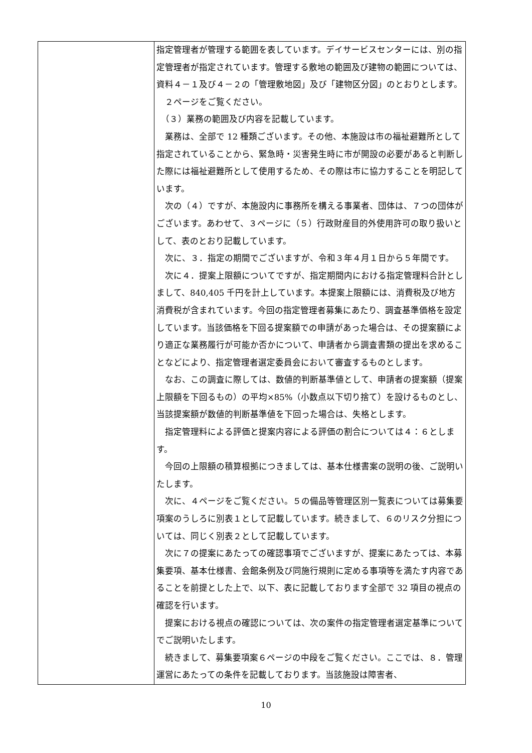| | 指定管理者が管理する範囲を表しています。デイサービスセンターには、別の指定管理者が指定されています。管理する敷地の範囲及び建物の範囲については、資料４－１及び４－２の「管理敷地図」及び「建物区分図」のとおりとします。 ２ページをご覧ください。 （３）業務の範囲及び内容を記載しています。 業務は、全部で 12 種類ございます。その他、本施設は市の福祉避難所として指定されていることから、緊急時・災害発生時に市が開設の必要があると判断した際には福祉避難所として使用するため、その際は市に協力することを明記しています。 次の（４）ですが、本施設内に事務所を構える事業者、団体は、７つの団体がございます。あわせて、３ページに（５）行政財産目的外使用許可の取り扱いとして、表のとおり記載しています。 次に、３．指定の期間でございますが、令和３年４月１日から５年間です。 次に４．提案上限額についてですが、指定期間内における指定管理料合計としまして、840,405 千円を計上しています。本提案上限額には、消費税及び地方消費税が含まれています。今回の指定管理者募集にあたり、調査基準価格を設定しています。当該価格を下回る提案額での申請があった場合は、その提案額により適正な業務履行が可能か否かについて、申請者から調査書類の提出を求めることなどにより、指定管理者選定委員会において審査するものとします。 なお、この調査に際しては、数値的判断基準値として、申請者の提案額（提案上限額を下回るもの）の平均×85%（小数点以下切り捨て）を設けるものとし、当該提案額が数値的判断基準値を下回った場合は、失格とします。 指定管理料による評価と提案内容による評価の割合については４：６とします。 今回の上限額の積算根拠につきましては、基本仕様書案の説明の後、ご説明いたします。 次に、４ページをご覧ください。５の備品等管理区別一覧表については募集要項案のうしろに別表１として記載しています。続きまして、６のリスク分担については、同じく別表２として記載しています。 次に７の提案にあたっての確認事項でございますが、提案にあたっては、本募集要項、基本仕様書、会館条例及び同施行規則に定める事項等を満たす内容であることを前提とした上で、以下、表に記載しております全部で 32 項目の視点の確認を行います。 提案における視点の確認については、次の案件の指定管理者選定基準についてでご説明いたします。 続きまして、募集要項案６ページの中段をご覧ください。ここでは、８．管理運営にあたっての条件を記載しております。当該施設は障害者、 |
10